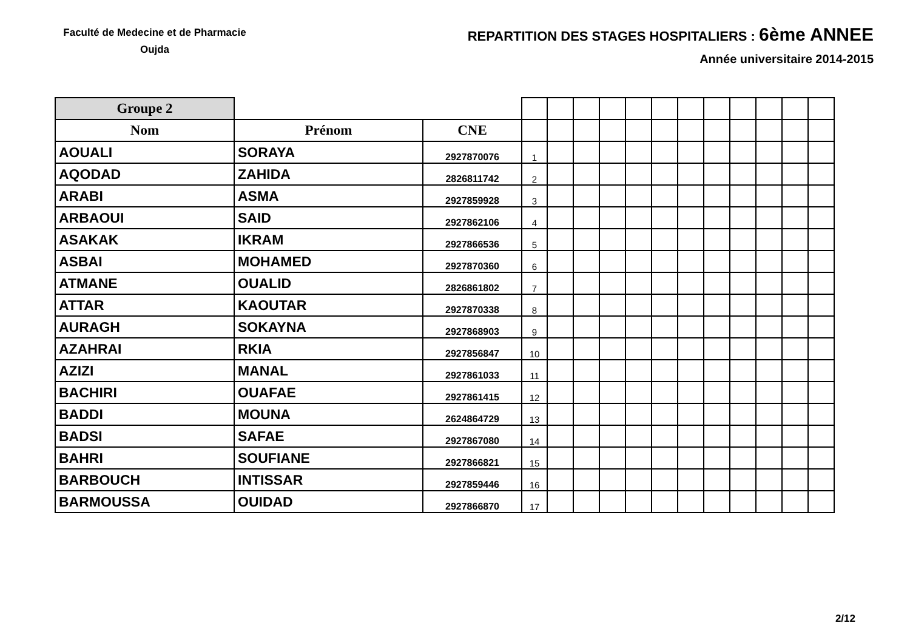Faculté de Medecine et de Pharmacie
Oujda
REPARTITION DES STAGES HOSPITALIERS : 6ème ANNEE
Année universitaire 2014-2015
| Groupe 2 | | | | | | | | | | | | | | |
| Nom | Prénom | CNE | | | | | | | | | | | | |
| AOUALI | SORAYA | 2927870076 | 1 | | | | | | | | | | | |
| AQODAD | ZAHIDA | 2826811742 | 2 | | | | | | | | | | | |
| ARABI | ASMA | 2927859928 | 3 | | | | | | | | | | | |
| ARBAOUI | SAID | 2927862106 | 4 | | | | | | | | | | | |
| ASAKAK | IKRAM | 2927866536 | 5 | | | | | | | | | | | |
| ASBAI | MOHAMED | 2927870360 | 6 | | | | | | | | | | | |
| ATMANE | OUALID | 2826861802 | 7 | | | | | | | | | | | |
| ATTAR | KAOUTAR | 2927870338 | 8 | | | | | | | | | | | |
| AURAGH | SOKAYNA | 2927868903 | 9 | | | | | | | | | | | |
| AZAHRAI | RKIA | 2927856847 | 10 | | | | | | | | | | | |
| AZIZI | MANAL | 2927861033 | 11 | | | | | | | | | | | |
| BACHIRI | OUAFAE | 2927861415 | 12 | | | | | | | | | | | |
| BADDI | MOUNA | 2624864729 | 13 | | | | | | | | | | | |
| BADSI | SAFAE | 2927867080 | 14 | | | | | | | | | | | |
| BAHRI | SOUFIANE | 2927866821 | 15 | | | | | | | | | | | |
| BARBOUCH | INTISSAR | 2927859446 | 16 | | | | | | | | | | | |
| BARMOUSSA | OUIDAD | 2927866870 | 17 | | | | | | | | | | | |
2/12